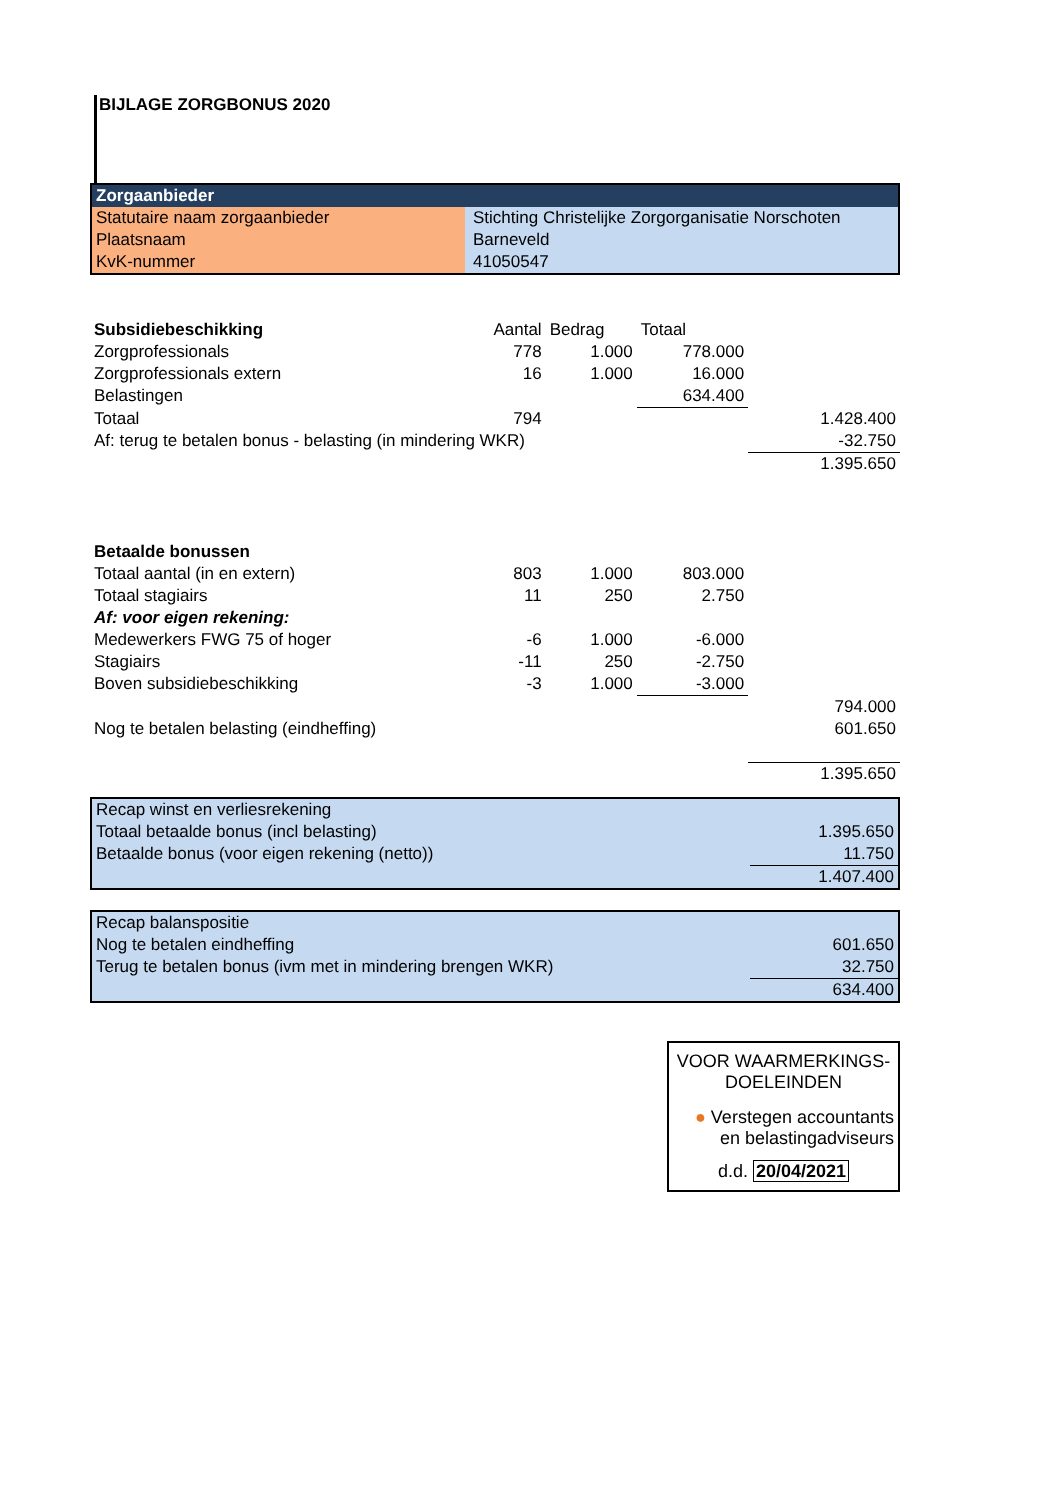BIJLAGE ZORGBONUS 2020
| Zorgaanbieder | |
| Statutaire naam zorgaanbieder | Stichting Christelijke Zorgorganisatie Norschoten |
| Plaatsnaam | Barneveld |
| KvK-nummer | 41050547 |
| Subsidiebeschikking | Aantal | Bedrag | Totaal | |
| Zorgprofessionals | 778 | 1.000 | 778.000 | |
| Zorgprofessionals extern | 16 | 1.000 | 16.000 | |
| Belastingen | | | 634.400 | |
| Totaal | 794 | | | 1.428.400 |
| Af: terug te betalen bonus - belasting (in mindering WKR) | | | | -32.750 |
| | | | | 1.395.650 |
| Betaalde bonussen | | | | |
| Totaal aantal (in en extern) | 803 | 1.000 | 803.000 | |
| Totaal stagiairs | 11 | 250 | 2.750 | |
| Af: voor eigen rekening: | | | | |
| Medewerkers FWG 75 of hoger | -6 | 1.000 | -6.000 | |
| Stagiairs | -11 | 250 | -2.750 | |
| Boven subsidiebeschikking | -3 | 1.000 | -3.000 | |
| | | | | 794.000 |
| Nog te betalen belasting (eindheffing) | | | | 601.650 |
| | | | | 1.395.650 |
| Recap winst en verliesrekening | |
| Totaal betaalde bonus (incl belasting) | 1.395.650 |
| Betaalde bonus (voor eigen rekening (netto)) | 11.750 |
| | 1.407.400 |
| Recap balanspositie | |
| Nog te betalen eindheffing | 601.650 |
| Terug te betalen bonus (ivm met in mindering brengen WKR) | 32.750 |
| | 634.400 |
VOOR WAARMERKINGS-
DOELEINDEN
● Verstegen accountants
en belastingadviseurs
d.d. 20/04/2021